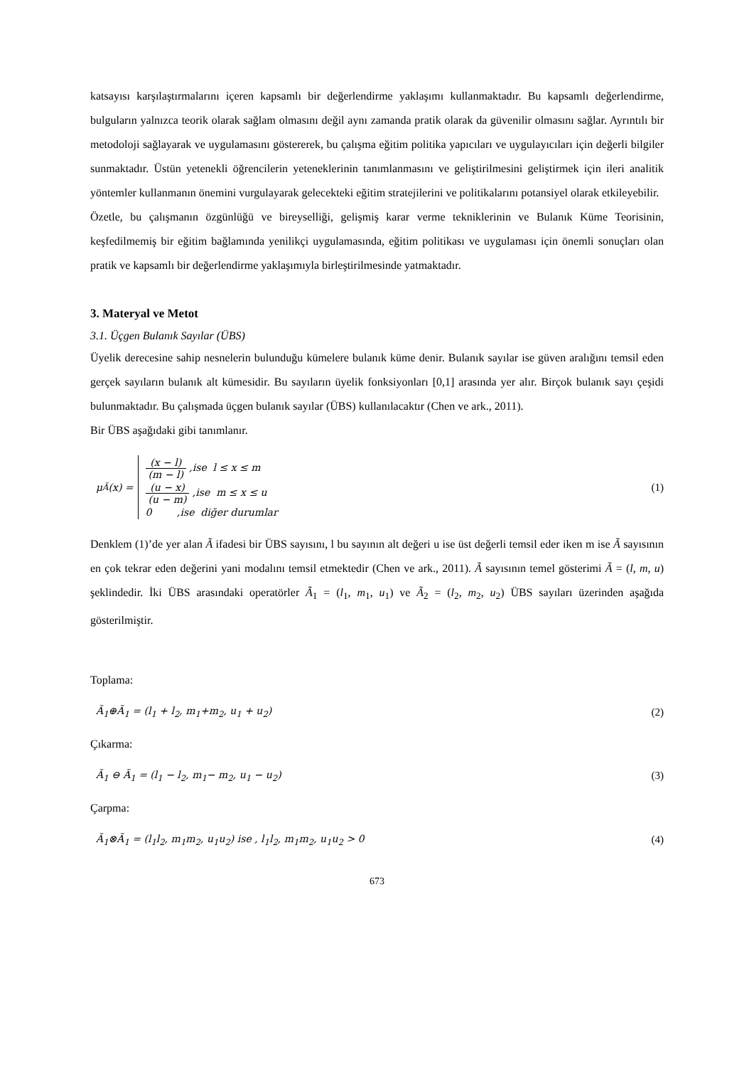katsayısı karşılaştırmalarını içeren kapsamlı bir değerlendirme yaklaşımı kullanmaktadır. Bu kapsamlı değerlendirme, bulguların yalnızca teorik olarak sağlam olmasını değil aynı zamanda pratik olarak da güvenilir olmasını sağlar. Ayrıntılı bir metodoloji sağlayarak ve uygulamasını göstererek, bu çalışma eğitim politika yapıcıları ve uygulayıcıları için değerli bilgiler sunmaktadır. Üstün yetenekli öğrencilerin yeteneklerinin tanımlanmasını ve geliştirilmesini geliştirmek için ileri analitik yöntemler kullanmanın önemini vurgulayarak gelecekteki eğitim stratejilerini ve politikalarını potansiyel olarak etkileyebilir.
Özetle, bu çalışmanın özgünlüğü ve bireyselliği, gelişmiş karar verme tekniklerinin ve Bulanık Küme Teorisinin, keşfedilmemiş bir eğitim bağlamında yenilikçi uygulamasında, eğitim politikası ve uygulaması için önemli sonuçları olan pratik ve kapsamlı bir değerlendirme yaklaşımıyla birleştirilmesinde yatmaktadır.
3. Materyal ve Metot
3.1. Üçgen Bulanık Sayılar (ÜBS)
Üyelik derecesine sahip nesnelerin bulunduğu kümelere bulanık küme denir. Bulanık sayılar ise güven aralığını temsil eden gerçek sayıların bulanık alt kümesidir. Bu sayıların üyelik fonksiyonları [0,1] arasında yer alır. Birçok bulanık sayı çeşidi bulunmaktadır. Bu çalışmada üçgen bulanık sayılar (ÜBS) kullanılacaktır (Chen ve ark., 2011).
Bir ÜBS aşağıdaki gibi tanımlanır.
μ<sub>Ã</sub>(x) =
(x − l) (m − l) ,ise l ≤ x ≤ m
(u − x) (u − m) ,ise m ≤ x ≤ u
0 ,ise diğer durumlar
(1)
Denklem (1)’de yer alan Ã ifadesi bir ÜBS sayısını, l bu sayının alt değeri u ise üst değerli temsil eder iken m ise Ã sayısının en çok tekrar eden değerini yani modalını temsil etmektedir (Chen ve ark., 2011). Ã sayısının temel gösterimi Ã = (l, m, u) şeklindedir. İki ÜBS arasındaki operatörler Ã<sub>1</sub> = (l<sub>1</sub>, m<sub>1</sub>, u<sub>1</sub>) ve Ã<sub>2</sub> = (l<sub>2</sub>, m<sub>2</sub>, u<sub>2</sub>) ÜBS sayıları üzerinden aşağıda gösterilmiştir.
Toplama:
Ã<sub>1</sub>⊕Ã<sub>1</sub> = (l<sub>1</sub> + l<sub>2</sub>, m<sub>1</sub>+m<sub>2</sub>, u<sub>1</sub> + u<sub>2</sub>) (2)
Çıkarma:
Ã<sub>1</sub> ⊖ Ã<sub>1</sub> = (l<sub>1</sub> − l<sub>2</sub>, m<sub>1</sub>− m<sub>2</sub>, u<sub>1</sub> − u<sub>2</sub>) (3)
Çarpma:
Ã<sub>1</sub>⊗Ã<sub>1</sub> = (l<sub>1</sub>l<sub>2</sub>, m<sub>1</sub>m<sub>2</sub>, u<sub>1</sub>u<sub>2</sub>) ise , l<sub>1</sub>l<sub>2</sub>, m<sub>1</sub>m<sub>2</sub>, u<sub>1</sub>u<sub>2</sub> > 0 (4)
673